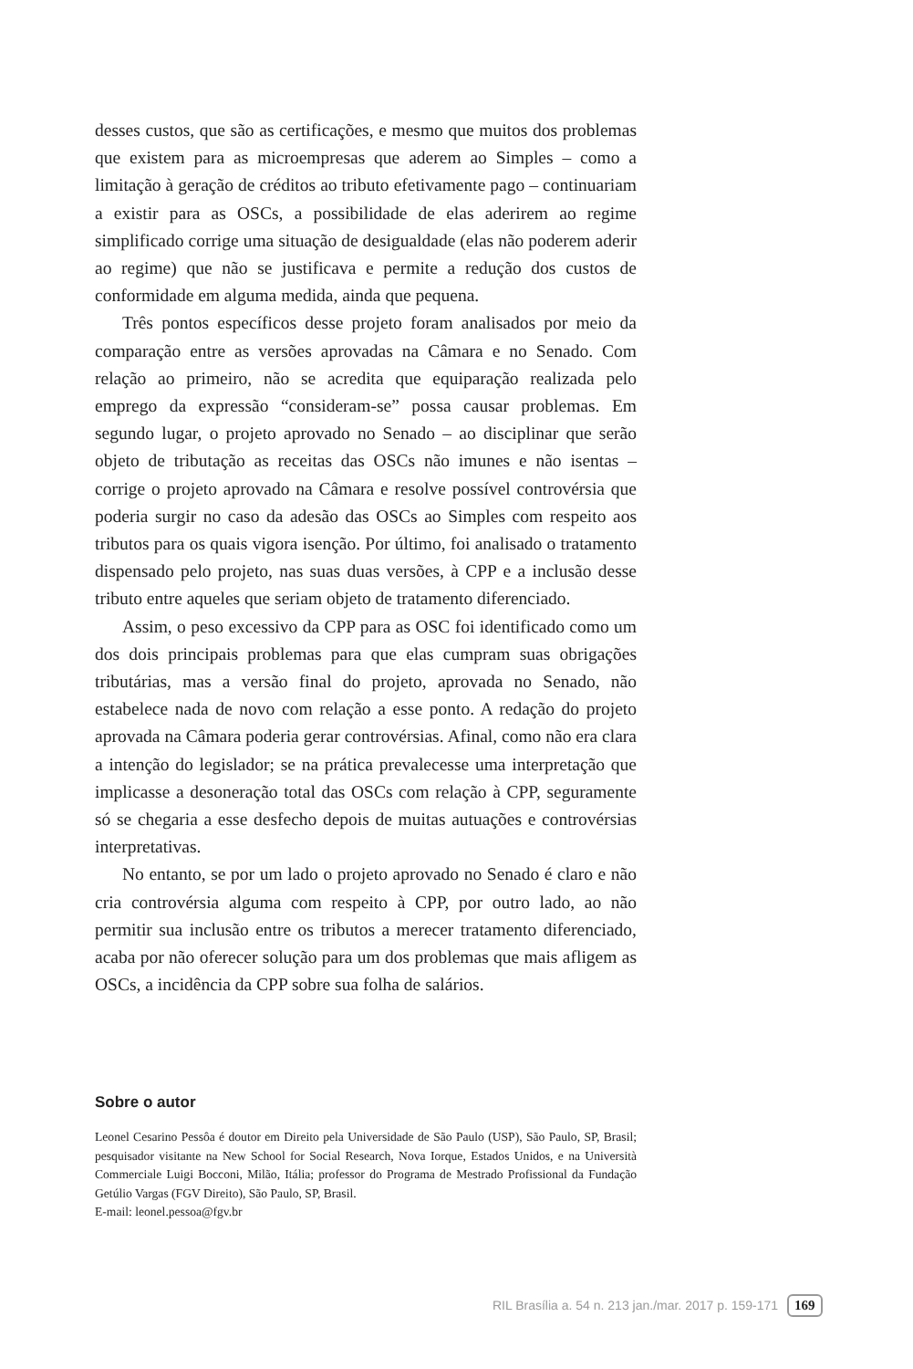desses custos, que são as certificações, e mesmo que muitos dos problemas que existem para as microempresas que aderem ao Simples – como a limitação à geração de créditos ao tributo efetivamente pago – continuariam a existir para as OSCs, a possibilidade de elas aderirem ao regime simplificado corrige uma situação de desigualdade (elas não poderem aderir ao regime) que não se justificava e permite a redução dos custos de conformidade em alguma medida, ainda que pequena.
Três pontos específicos desse projeto foram analisados por meio da comparação entre as versões aprovadas na Câmara e no Senado. Com relação ao primeiro, não se acredita que equiparação realizada pelo emprego da expressão “consideram-se” possa causar problemas. Em segundo lugar, o projeto aprovado no Senado – ao disciplinar que serão objeto de tributação as receitas das OSCs não imunes e não isentas – corrige o projeto aprovado na Câmara e resolve possível controvérsia que poderia surgir no caso da adesão das OSCs ao Simples com respeito aos tributos para os quais vigora isenção. Por último, foi analisado o tratamento dispensado pelo projeto, nas suas duas versões, à CPP e a inclusão desse tributo entre aqueles que seriam objeto de tratamento diferenciado.
Assim, o peso excessivo da CPP para as OSC foi identificado como um dos dois principais problemas para que elas cumpram suas obrigações tributárias, mas a versão final do projeto, aprovada no Senado, não estabelece nada de novo com relação a esse ponto. A redação do projeto aprovada na Câmara poderia gerar controvérsias. Afinal, como não era clara a intenção do legislador; se na prática prevalecesse uma interpretação que implicasse a desoneração total das OSCs com relação à CPP, seguramente só se chegaria a esse desfecho depois de muitas autuações e controvérsias interpretativas.
No entanto, se por um lado o projeto aprovado no Senado é claro e não cria controvérsia alguma com respeito à CPP, por outro lado, ao não permitir sua inclusão entre os tributos a merecer tratamento diferenciado, acaba por não oferecer solução para um dos problemas que mais afligem as OSCs, a incidência da CPP sobre sua folha de salários.
Sobre o autor
Leonel Cesarino Pessôa é doutor em Direito pela Universidade de São Paulo (USP), São Paulo, SP, Brasil; pesquisador visitante na New School for Social Research, Nova Iorque, Estados Unidos, e na Università Commerciale Luigi Bocconi, Milão, Itália; professor do Programa de Mestrado Profissional da Fundação Getúlio Vargas (FGV Direito), São Paulo, SP, Brasil.
E-mail: leonel.pessoa@fgv.br
RIL Brasília a. 54 n. 213 jan./mar. 2017 p. 159-171 169